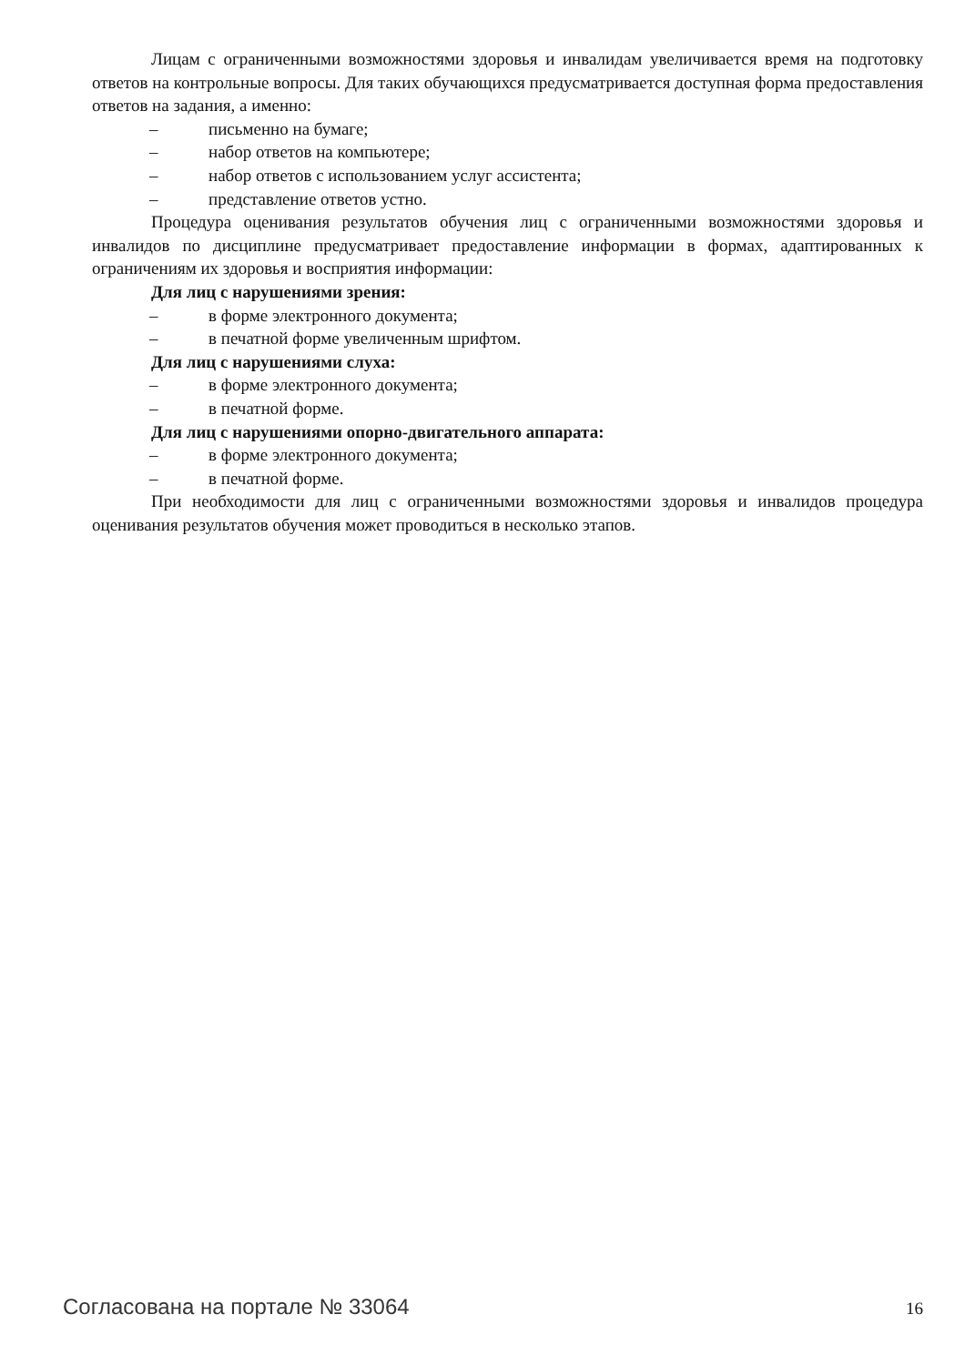Лицам с ограниченными возможностями здоровья и инвалидам увеличивается время на подготовку ответов на контрольные вопросы. Для таких обучающихся предусматривается доступная форма предоставления ответов на задания, а именно:
– письменно на бумаге;
– набор ответов на компьютере;
– набор ответов с использованием услуг ассистента;
– представление ответов устно.
Процедура оценивания результатов обучения лиц с ограниченными возможностями здоровья и инвалидов по дисциплине предусматривает предоставление информации в формах, адаптированных к ограничениям их здоровья и восприятия информации:
Для лиц с нарушениями зрения:
– в форме электронного документа;
– в печатной форме увеличенным шрифтом.
Для лиц с нарушениями слуха:
– в форме электронного документа;
– в печатной форме.
Для лиц с нарушениями опорно-двигательного аппарата:
– в форме электронного документа;
– в печатной форме.
При необходимости для лиц с ограниченными возможностями здоровья и инвалидов процедура оценивания результатов обучения может проводиться в несколько этапов.
Согласована на портале № 33064 16